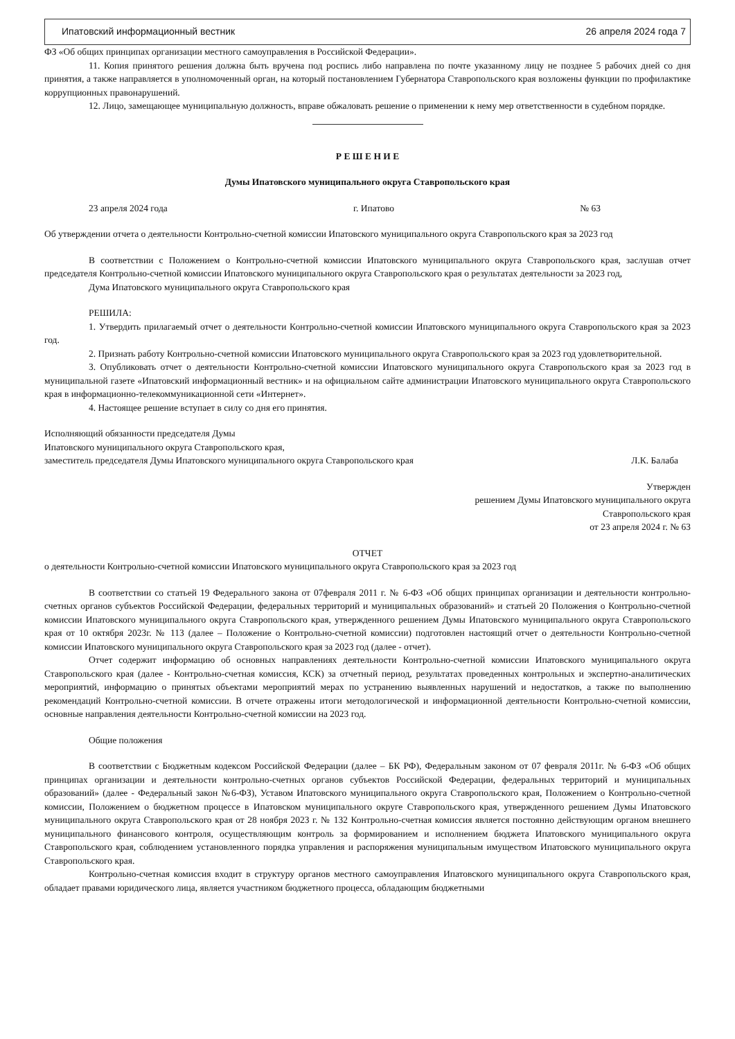Ипатовский информационный вестник 26 апреля 2024 года 7
ФЗ «Об общих принципах организации местного самоуправления в Российской Федерации».
11. Копия принятого решения должна быть вручена под роспись либо направлена по почте указанному лицу не позднее 5 рабочих дней со дня принятия, а также направляется в уполномоченный орган, на который постановлением Губернатора Ставропольского края возложены функции по профилактике коррупционных правонарушений.
12. Лицо, замещающее муниципальную должность, вправе обжаловать решение о применении к нему мер ответственности в судебном порядке.
Р Е Ш Е Н И Е
Думы Ипатовского муниципального округа Ставропольского края
23 апреля 2024 года г. Ипатово № 63
Об утверждении отчета о деятельности Контрольно-счетной комиссии Ипатовского муниципального округа Ставропольского края за 2023 год
В соответствии с Положением о Контрольно-счетной комиссии Ипатовского муниципального округа Ставропольского края, заслушав отчет председателя Контрольно-счетной комиссии Ипатовского муниципального округа Ставропольского края о результатах деятельности за 2023 год,
Дума Ипатовского муниципального округа Ставропольского края
РЕШИЛА:
1. Утвердить прилагаемый отчет о деятельности Контрольно-счетной комиссии Ипатовского муниципального округа Ставропольского края за 2023 год.
2. Признать работу Контрольно-счетной комиссии Ипатовского муниципального округа Ставропольского края за 2023 год удовлетворительной.
3. Опубликовать отчет о деятельности Контрольно-счетной комиссии Ипатовского муниципального округа Ставропольского края за 2023 год в муниципальной газете «Ипатовский информационный вестник» и на официальном сайте администрации Ипатовского муниципального округа Ставропольского края в информационно-телекоммуникационной сети «Интернет».
4. Настоящее решение вступает в силу со дня его принятия.
Исполняющий обязанности председателя Думы
Ипатовского муниципального округа Ставропольского края,
заместитель председателя Думы Ипатовского муниципального округа Ставропольского края Л.К. Балаба
Утвержден
решением Думы Ипатовского муниципального округа
Ставропольского края
от 23 апреля 2024 г. № 63
ОТЧЕТ
о деятельности Контрольно-счетной комиссии Ипатовского муниципального округа Ставропольского края за 2023 год
В соответствии со статьей 19 Федерального закона от 07февраля 2011 г. № 6-ФЗ «Об общих принципах организации и деятельности контрольно-счетных органов субъектов Российской Федерации, федеральных территорий и муниципальных образований» и статьей 20 Положения о Контрольно-счетной комиссии Ипатовского муниципального округа Ставропольского края, утвержденного решением Думы Ипатовского муниципального округа Ставропольского края от 10 октября 2023г. № 113 (далее – Положение о Контрольно-счетной комиссии) подготовлен настоящий отчет о деятельности Контрольно-счетной комиссии Ипатовского муниципального округа Ставропольского края за 2023 год (далее - отчет).
Отчет содержит информацию об основных направлениях деятельности Контрольно-счетной комиссии Ипатовского муниципального округа Ставропольского края (далее - Контрольно-счетная комиссия, КСК) за отчетный период, результатах проведенных контрольных и экспертно-аналитических мероприятий, информацию о принятых объектами мероприятий мерах по устранению выявленных нарушений и недостатков, а также по выполнению рекомендаций Контрольно-счетной комиссии. В отчете отражены итоги методологической и информационной деятельности Контрольно-счетной комиссии, основные направления деятельности Контрольно-счетной комиссии на 2023 год.
Общие положения
В соответствии с Бюджетным кодексом Российской Федерации (далее – БК РФ), Федеральным законом от 07 февраля 2011г. № 6-ФЗ «Об общих принципах организации и деятельности контрольно-счетных органов субъектов Российской Федерации, федеральных территорий и муниципальных образований» (далее - Федеральный закон №6-ФЗ), Уставом Ипатовского муниципального округа Ставропольского края, Положением о Контрольно-счетной комиссии, Положением о бюджетном процессе в Ипатовском муниципального округе Ставропольского края, утвержденного решением Думы Ипатовского муниципального округа Ставропольского края от 28 ноября 2023 г. № 132 Контрольно-счетная комиссия является постоянно действующим органом внешнего муниципального финансового контроля, осуществляющим контроль за формированием и исполнением бюджета Ипатовского муниципального округа Ставропольского края, соблюдением установленного порядка управления и распоряжения муниципальным имуществом Ипатовского муниципального округа Ставропольского края.
Контрольно-счетная комиссия входит в структуру органов местного самоуправления Ипатовского муниципального округа Ставропольского края, обладает правами юридического лица, является участником бюджетного процесса, обладающим бюджетными